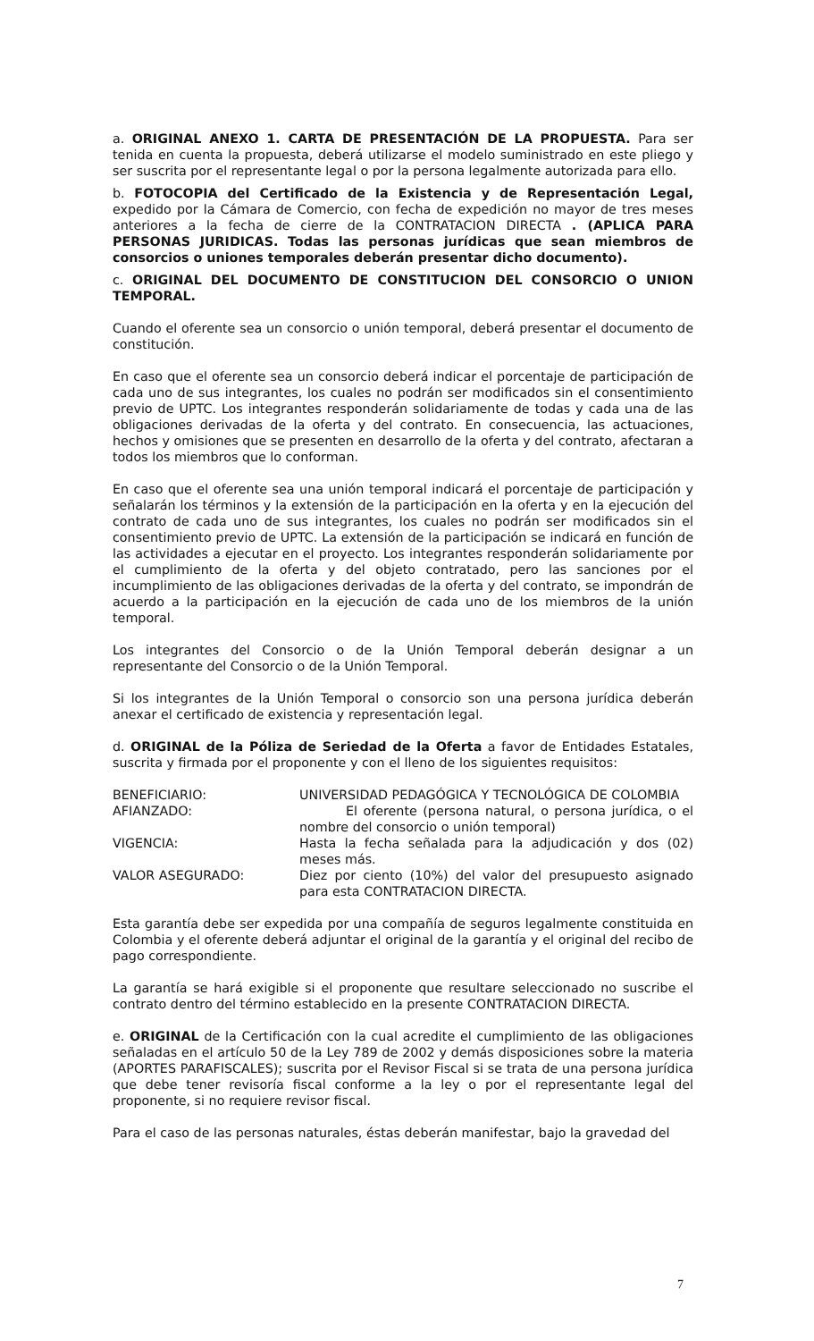a. ORIGINAL ANEXO 1. CARTA DE PRESENTACIÓN DE LA PROPUESTA. Para ser tenida en cuenta la propuesta, deberá utilizarse el modelo suministrado en este pliego y ser suscrita por el representante legal o por la persona legalmente autorizada para ello.
b. FOTOCOPIA del Certificado de la Existencia y de Representación Legal, expedido por la Cámara de Comercio, con fecha de expedición no mayor de tres meses anteriores a la fecha de cierre de la CONTRATACION DIRECTA . (APLICA PARA PERSONAS JURIDICAS. Todas las personas jurídicas que sean miembros de consorcios o uniones temporales deberán presentar dicho documento).
c. ORIGINAL DEL DOCUMENTO DE CONSTITUCION DEL CONSORCIO O UNION TEMPORAL.
Cuando el oferente sea un consorcio o unión temporal, deberá presentar el documento de constitución.
En caso que el oferente sea un consorcio deberá indicar el porcentaje de participación de cada uno de sus integrantes, los cuales no podrán ser modificados sin el consentimiento previo de UPTC. Los integrantes responderán solidariamente de todas y cada una de las obligaciones derivadas de la oferta y del contrato. En consecuencia, las actuaciones, hechos y omisiones que se presenten en desarrollo de la oferta y del contrato, afectaran a todos los miembros que lo conforman.
En caso que el oferente sea una unión temporal indicará el porcentaje de participación y señalarán los términos y la extensión de la participación en la oferta y en la ejecución del contrato de cada uno de sus integrantes, los cuales no podrán ser modificados sin el consentimiento previo de UPTC. La extensión de la participación se indicará en función de las actividades a ejecutar en el proyecto. Los integrantes responderán solidariamente por el cumplimiento de la oferta y del objeto contratado, pero las sanciones por el incumplimiento de las obligaciones derivadas de la oferta y del contrato, se impondrán de acuerdo a la participación en la ejecución de cada uno de los miembros de la unión temporal.
Los integrantes del Consorcio o de la Unión Temporal deberán designar a un representante del Consorcio o de la Unión Temporal.
Si los integrantes de la Unión Temporal o consorcio son una persona jurídica deberán anexar el certificado de existencia y representación legal.
d. ORIGINAL de la Póliza de Seriedad de la Oferta a favor de Entidades Estatales, suscrita y firmada por el proponente y con el lleno de los siguientes requisitos:
| BENEFICIARIO: | UNIVERSIDAD PEDAGÓGICA Y TECNOLÓGICA DE COLOMBIA |
| AFIANZADO: | El oferente (persona natural, o persona jurídica, o el nombre del consorcio o unión temporal) |
| VIGENCIA: | Hasta la fecha señalada para la adjudicación y dos (02) meses más. |
| VALOR ASEGURADO: | Diez por ciento (10%) del valor del presupuesto asignado para esta CONTRATACION DIRECTA. |
Esta garantía debe ser expedida por una compañía de seguros legalmente constituida en Colombia y el oferente deberá adjuntar el original de la garantía y el original del recibo de pago correspondiente.
La garantía se hará exigible si el proponente que resultare seleccionado no suscribe el contrato dentro del término establecido en la presente CONTRATACION DIRECTA.
e. ORIGINAL de la Certificación con la cual acredite el cumplimiento de las obligaciones señaladas en el artículo 50 de la Ley 789 de 2002 y demás disposiciones sobre la materia (APORTES PARAFISCALES); suscrita por el Revisor Fiscal si se trata de una persona jurídica que debe tener revisoría fiscal conforme a la ley o por el representante legal del proponente, si no requiere revisor fiscal.
Para el caso de las personas naturales, éstas deberán manifestar, bajo la gravedad del
7